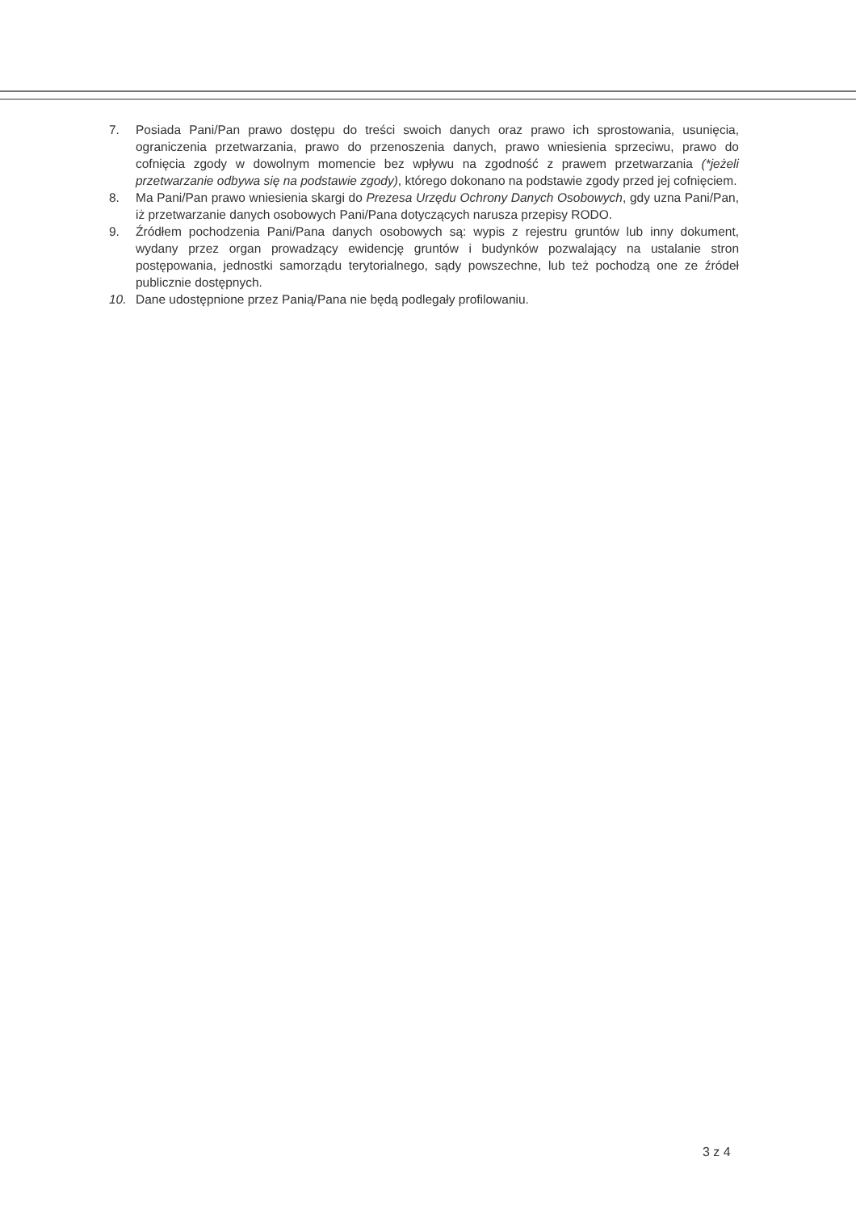7. Posiada Pani/Pan prawo dostępu do treści swoich danych oraz prawo ich sprostowania, usunięcia, ograniczenia przetwarzania, prawo do przenoszenia danych, prawo wniesienia sprzeciwu, prawo do cofnięcia zgody w dowolnym momencie bez wpływu na zgodność z prawem przetwarzania (*jeżeli przetwarzanie odbywa się na podstawie zgody), którego dokonano na podstawie zgody przed jej cofnięciem.
8. Ma Pani/Pan prawo wniesienia skargi do Prezesa Urzędu Ochrony Danych Osobowych, gdy uzna Pani/Pan, iż przetwarzanie danych osobowych Pani/Pana dotyczących narusza przepisy RODO.
9. Źródłem pochodzenia Pani/Pana danych osobowych są: wypis z rejestru gruntów lub inny dokument, wydany przez organ prowadzący ewidencję gruntów i budynków pozwalający na ustalanie stron postępowania, jednostki samorządu terytorialnego, sądy powszechne, lub też pochodzą one ze źródeł publicznie dostępnych.
10. Dane udostępnione przez Panią/Pana nie będą podlegały profilowaniu.
3 z 4